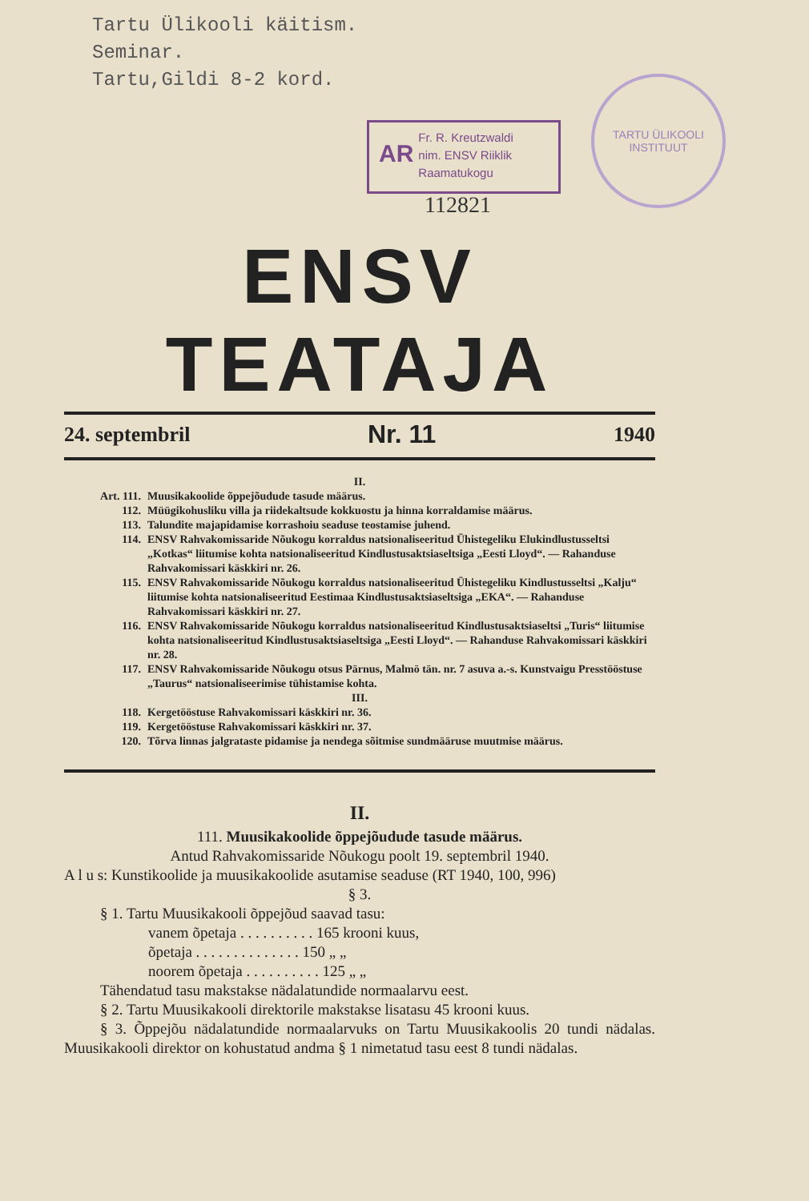Tartu Ülikooli käitism.
Seminar.
Tartu,Gildi 8-2 kord.
AR
Fr. R. Kreutzwaldi
nim. ENSV Riiklik
Raamatukogu
112821
TARTU ÜLIKOOLI
INSTITUUT
ENSV TEATAJA
24. septembril Nr. 11 1940
II.
Art. 111. Muusikakoolide õppejõudude tasude määrus.
112. Müügikohusliku villa ja riidekaltsude kokkuostu ja hinna korraldamise määrus.
113. Talundite majapidamise korrashoiu seaduse teostamise juhend.
114. ENSV Rahvakomissaride Nõukogu korraldus natsionaliseeritud Ühistegeliku Elukindlustusseltsi „Kotkas“ liitumise kohta natsionaliseeritud Kindlustusaktsiaseltsiga „Eesti Lloyd“. — Rahanduse Rahvakomissari käskkiri nr. 26.
115. ENSV Rahvakomissaride Nõukogu korraldus natsionaliseeritud Ühistegeliku Kindlustusseltsi „Kalju“ liitumise kohta natsionaliseeritud Eestimaa Kindlustusaktsiaseltsiga „EKA“. — Rahanduse Rahvakomissari käskkiri nr. 27.
116. ENSV Rahvakomissaride Nõukogu korraldus natsionaliseeritud Kindlustusaktsiaseltsi „Turis“ liitumise kohta natsionaliseeritud Kindlustusaktsiaseltsiga „Eesti Lloyd“. — Rahanduse Rahvakomissari käskkiri nr. 28.
117. ENSV Rahvakomissaride Nõukogu otsus Pärnus, Malmö tän. nr. 7 asuva a.-s. Kunstvaigu Presstööstuse „Taurus“ natsionaliseerimise tühistamise kohta.
III.
118. Kergetööstuse Rahvakomissari käskkiri nr. 36.
119. Kergetööstuse Rahvakomissari käskkiri nr. 37.
120. Tõrva linnas jalgrataste pidamise ja nendega sõitmise sundmääruse muutmise määrus.
II.
111. Muusikakoolide õppejõudude tasude määrus.
Antud Rahvakomissaride Nõukogu poolt 19. septembril 1940.
A l u s: Kunstikoolide ja muusikakoolide asutamise seaduse (RT 1940, 100, 996)
§ 3.
§ 1. Tartu Muusikakooli õppejõud saavad tasu:
vanem õpetaja . . . . . . . . . . 165 krooni kuus,
õpetaja . . . . . . . . . . . . . . 150 „ „
noorem õpetaja . . . . . . . . . . 125 „ „
Tähendatud tasu makstakse nädalatundide normaalarvu eest.
§ 2. Tartu Muusikakooli direktorile makstakse lisatasu 45 krooni kuus.
§ 3. Õppejõu nädalatundide normaalarvuks on Tartu Muusikakoolis 20 tundi nädalas. Muusikakooli direktor on kohustatud andma § 1 nimetatud tasu eest 8 tundi nädalas.